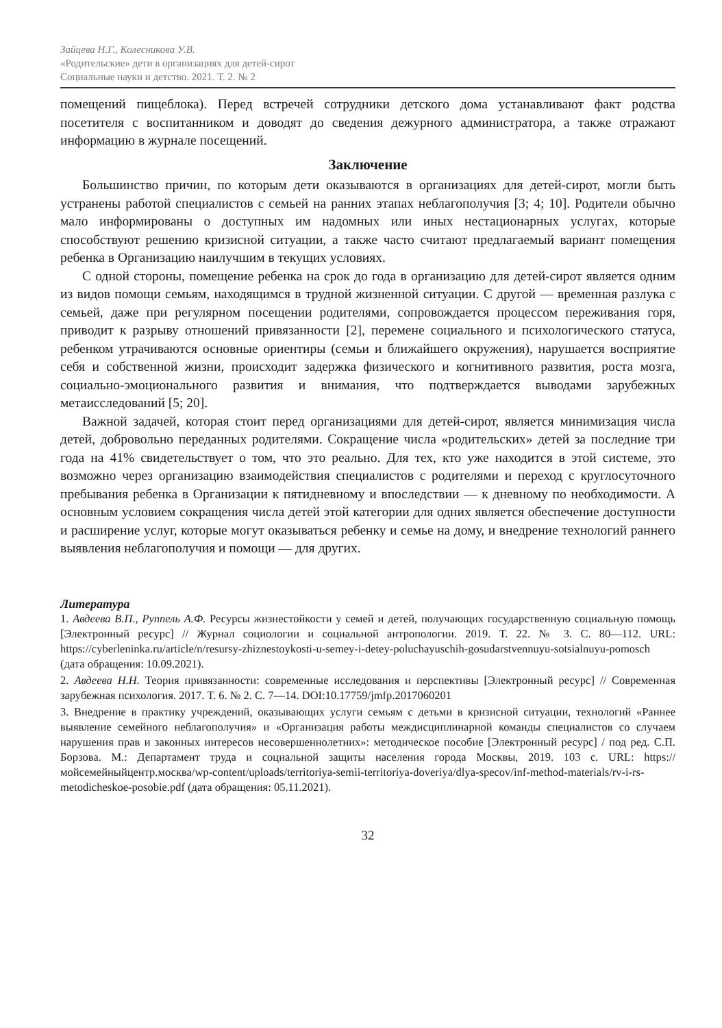Зайцева Н.Г., Колесникова У.В.
«Родительские» дети в организациях для детей-сирот
Социальные науки и детство. 2021. Т. 2. № 2
помещений пищеблока). Перед встречей сотрудники детского дома устанавливают факт родства посетителя с воспитанником и доводят до сведения дежурного администратора, а также отражают информацию в журнале посещений.
Заключение
Большинство причин, по которым дети оказываются в организациях для детей-сирот, могли быть устранены работой специалистов с семьей на ранних этапах неблагополучия [3; 4; 10]. Родители обычно мало информированы о доступных им надомных или иных нестационарных услугах, которые способствуют решению кризисной ситуации, а также часто считают предлагаемый вариант помещения ребенка в Организацию наилучшим в текущих условиях.
С одной стороны, помещение ребенка на срок до года в организацию для детей-сирот является одним из видов помощи семьям, находящимся в трудной жизненной ситуации. С другой — временная разлука с семьей, даже при регулярном посещении родителями, сопровождается процессом переживания горя, приводит к разрыву отношений привязанности [2], перемене социального и психологического статуса, ребенком утрачиваются основные ориентиры (семьи и ближайшего окружения), нарушается восприятие себя и собственной жизни, происходит задержка физического и когнитивного развития, роста мозга, социально-эмоционального развития и внимания, что подтверждается выводами зарубежных метаисследований [5; 20].
Важной задачей, которая стоит перед организациями для детей-сирот, является минимизация числа детей, добровольно переданных родителями. Сокращение числа «родительских» детей за последние три года на 41% свидетельствует о том, что это реально. Для тех, кто уже находится в этой системе, это возможно через организацию взаимодействия специалистов с родителями и переход с круглосуточного пребывания ребенка в Организации к пятидневному и впоследствии — к дневному по необходимости. А основным условием сокращения числа детей этой категории для одних является обеспечение доступности и расширение услуг, которые могут оказываться ребенку и семье на дому, и внедрение технологий раннего выявления неблагополучия и помощи — для других.
Литература
1. Авдеева В.П., Руппель А.Ф. Ресурсы жизнестойкости у семей и детей, получающих государственную социальную помощь [Электронный ресурс] // Журнал социологии и социальной антропологии. 2019. Т. 22. № 3. С. 80—112. URL: https://cyberleninka.ru/article/n/resursy-zhiznestoykosti-u-semey-i-detey-poluchayuschih-gosudarstvennuyu-sotsialnuyu-pomosch (дата обращения: 10.09.2021).
2. Авдеева Н.Н. Теория привязанности: современные исследования и перспективы [Электронный ресурс] // Современная зарубежная психология. 2017. Т. 6. № 2. С. 7—14. DOI:10.17759/jmfp.2017060201
3. Внедрение в практику учреждений, оказывающих услуги семьям с детьми в кризисной ситуации, технологий «Раннее выявление семейного неблагополучия» и «Организация работы междисциплинарной команды специалистов со случаем нарушения прав и законных интересов несовершеннолетних»: методическое пособие [Электронный ресурс] / под ред. С.П. Борзова. М.: Департамент труда и социальной защиты населения города Москвы, 2019. 103 с. URL: https://мойсемейныйцентр.москва/wp-content/uploads/territoriya-semii-territoriya-doveriya/dlya-specov/inf-method-materials/rv-i-rs-metodicheskoe-posobie.pdf (дата обращения: 05.11.2021).
32